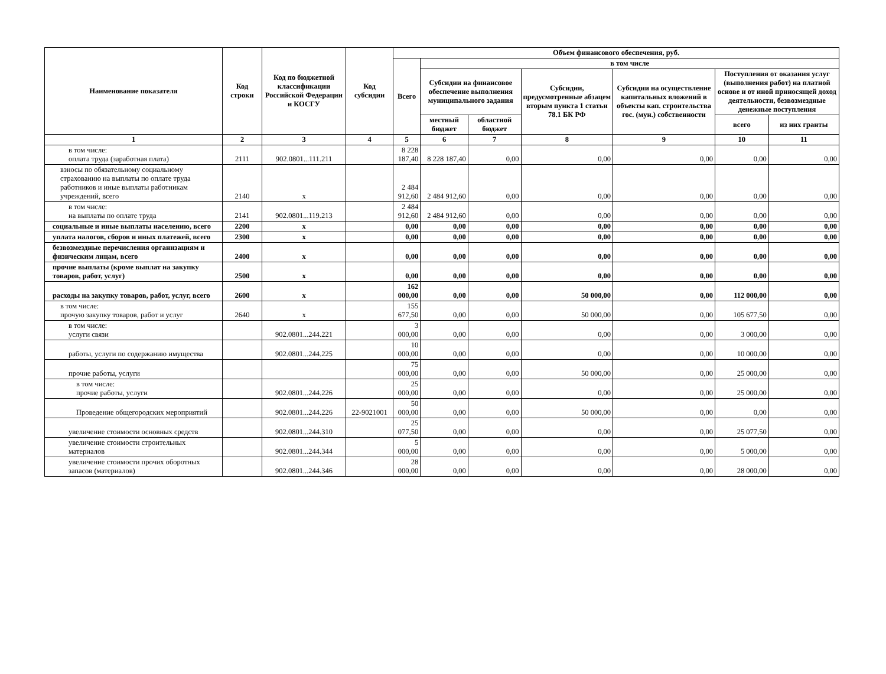| Наименование показателя | Код строки | Код по бюджетной классификации Российской Федерации и КОСГУ | Код субсидии | Объем финансового обеспечения, руб. | | | | | | |
| --- | --- | --- | --- | --- | --- | --- | --- | --- | --- | --- |
| | | | | Всего | в том числе | | | | | |
| | | | | | Субсидии на финансовое обеспечение выполнения муниципального задания | | Субсидии, предусмотренные абзацем вторым пункта 1 статьи 78.1 БК РФ | Субсидии на осуществление капитальных вложений в объекты кап. строительства гос. (мун.) собственности | Поступления от оказания услуг (выполнения работ) на платной основе и от иной приносящей доход деятельности, безвозмездные денежные поступления | |
| | | | | | местный бюджет | областной бюджет | | | всего | из них гранты |
| 1 | 2 | 3 | 4 | 5 | 6 | 7 | 8 | 9 | 10 | 11 |
| в том числе: оплата труда (заработная плата) | 2111 | 902.0801...111.211 | | 8 228 187,40 | 8 228 187,40 | 0,00 | 0,00 | 0,00 | 0,00 | 0,00 |
| взносы по обязательному социальному страхованию на выплаты по оплате труда работников и иные выплаты работникам учреждений, всего | 2140 | x | | 2 484 912,60 | 2 484 912,60 | 0,00 | 0,00 | 0,00 | 0,00 | 0,00 |
| в том числе: на выплаты по оплате труда | 2141 | 902.0801...119.213 | | 2 484 912,60 | 2 484 912,60 | 0,00 | 0,00 | 0,00 | 0,00 | 0,00 |
| социальные и иные выплаты населению, всего | 2200 | x | | 0,00 | 0,00 | 0,00 | 0,00 | 0,00 | 0,00 | 0,00 |
| уплата налогов, сборов и иных платежей, всего | 2300 | x | | 0,00 | 0,00 | 0,00 | 0,00 | 0,00 | 0,00 | 0,00 |
| безвозмездные перечисления организациям и физическим лицам, всего | 2400 | x | | 0,00 | 0,00 | 0,00 | 0,00 | 0,00 | 0,00 | 0,00 |
| прочие выплаты (кроме выплат на закупку товаров, работ, услуг) | 2500 | x | | 0,00 | 0,00 | 0,00 | 0,00 | 0,00 | 0,00 | 0,00 |
| расходы на закупку товаров, работ, услуг, всего | 2600 | x | | 162 000,00 | 0,00 | 0,00 | 50 000,00 | 0,00 | 112 000,00 | 0,00 |
| в том числе: прочую закупку товаров, работ и услуг | 2640 | x | | 155 677,50 | 0,00 | 0,00 | 50 000,00 | 0,00 | 105 677,50 | 0,00 |
| в том числе: услуги связи | | 902.0801...244.221 | | 3 000,00 | 0,00 | 0,00 | 0,00 | 0,00 | 3 000,00 | 0,00 |
| работы, услуги по содержанию имущества | | 902.0801...244.225 | | 10 000,00 | 0,00 | 0,00 | 0,00 | 0,00 | 10 000,00 | 0,00 |
| прочие работы, услуги | | | | 75 000,00 | 0,00 | 0,00 | 50 000,00 | 0,00 | 25 000,00 | 0,00 |
| в том числе: прочие работы, услуги | | 902.0801...244.226 | | 25 000,00 | 0,00 | 0,00 | 0,00 | 0,00 | 25 000,00 | 0,00 |
| Проведение общегородских мероприятий | | 902.0801...244.226 | 22-9021001 | 50 000,00 | 0,00 | 0,00 | 50 000,00 | 0,00 | 0,00 | 0,00 |
| увеличение стоимости основных средств | | 902.0801...244.310 | | 25 077,50 | 0,00 | 0,00 | 0,00 | 0,00 | 25 077,50 | 0,00 |
| увеличение стоимости строительных материалов | | 902.0801...244.344 | | 5 000,00 | 0,00 | 0,00 | 0,00 | 0,00 | 5 000,00 | 0,00 |
| увеличение стоимости прочих оборотных запасов (материалов) | | 902.0801...244.346 | | 28 000,00 | 0,00 | 0,00 | 0,00 | 0,00 | 28 000,00 | 0,00 |